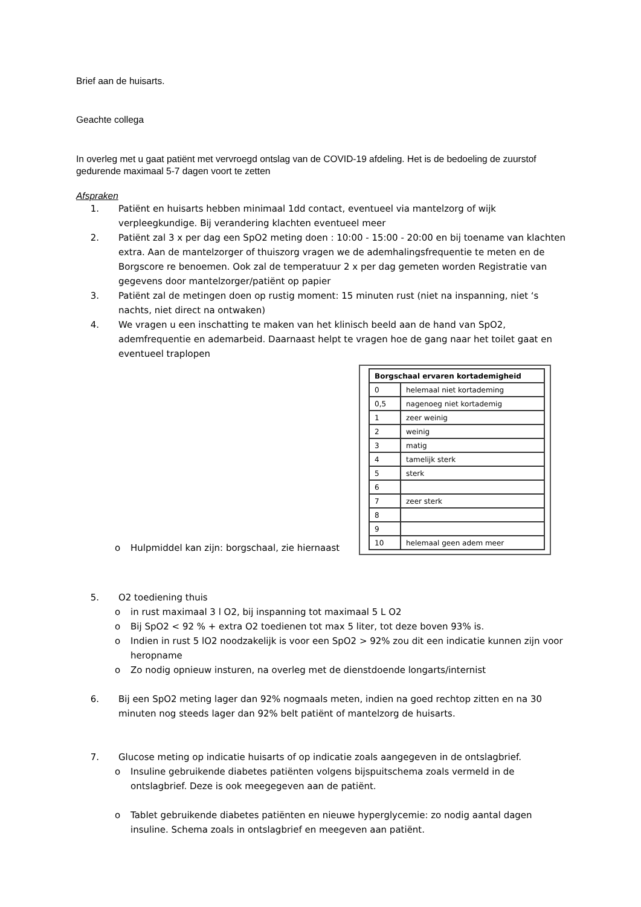Brief aan de huisarts.
Geachte collega
In overleg met u gaat patiënt met vervroegd ontslag van de COVID-19 afdeling. Het is de bedoeling de zuurstof gedurende maximaal 5-7 dagen voort te zetten
Afspraken
1. Patiënt en huisarts hebben minimaal 1dd contact, eventueel via mantelzorg of wijk verpleegkundige. Bij verandering klachten eventueel meer
2. Patiënt zal 3 x per dag een SpO2 meting doen : 10:00 - 15:00 - 20:00 en bij toename van klachten extra. Aan de mantelzorger of thuiszorg vragen we de ademhalingsfrequentie te meten en de Borgscore re benoemen. Ook zal de temperatuur 2 x per dag gemeten worden Registratie van gegevens door mantelzorger/patiënt op papier
3. Patiënt zal de metingen doen op rustig moment: 15 minuten rust (niet na inspanning, niet ‘s nachts, niet direct na ontwaken)
4. We vragen u een inschatting te maken van het klinisch beeld aan de hand van SpO2, ademfrequentie en ademarbeid. Daarnaast helpt te vragen hoe de gang naar het toilet gaat en eventueel traplopen
o Hulpmiddel kan zijn: borgschaal, zie hiernaast
| Borgschaal ervaren kortademigheid | |
| --- | --- |
| 0 | helemaal niet kortademing |
| 0,5 | nagenoeg niet kortademig |
| 1 | zeer weinig |
| 2 | weinig |
| 3 | matig |
| 4 | tamelijk sterk |
| 5 | sterk |
| 6 | |
| 7 | zeer sterk |
| 8 | |
| 9 | |
| 10 | helemaal geen adem meer |
5. O2 toediening thuis
o in rust maximaal 3 l O2, bij inspanning tot maximaal 5 L O2
o Bij SpO2 < 92 % + extra O2 toedienen tot max 5 liter, tot deze boven 93% is.
o Indien in rust 5 lO2 noodzakelijk is voor een SpO2 > 92% zou dit een indicatie kunnen zijn voor heropname
o Zo nodig opnieuw insturen, na overleg met de dienstdoende longarts/internist
6. Bij een SpO2 meting lager dan 92% nogmaals meten, indien na goed rechtop zitten en na 30 minuten nog steeds lager dan 92% belt patiënt of mantelzorg de huisarts.
7. Glucose meting op indicatie huisarts of op indicatie zoals aangegeven in de ontslagbrief.
o Insuline gebruikende diabetes patiënten volgens bijspuitschema zoals vermeld in de ontslagbrief. Deze is ook meegegeven aan de patiënt.
o Tablet gebruikende diabetes patiënten en nieuwe hyperglycemie: zo nodig aantal dagen insuline. Schema zoals in ontslagbrief en meegeven aan patiënt.